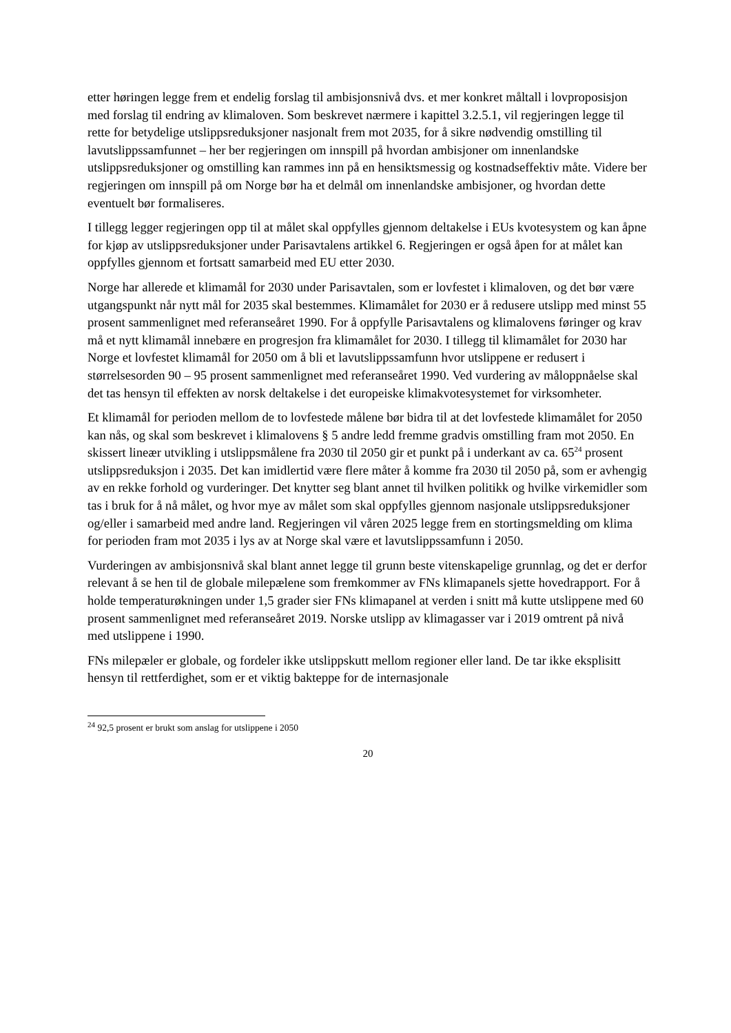etter høringen legge frem et endelig forslag til ambisjonsnivå dvs. et mer konkret måltall i lovproposisjon med forslag til endring av klimaloven. Som beskrevet nærmere i kapittel 3.2.5.1, vil regjeringen legge til rette for betydelige utslippsreduksjoner nasjonalt frem mot 2035, for å sikre nødvendig omstilling til lavutslippssamfunnet – her ber regjeringen om innspill på hvordan ambisjoner om innenlandske utslippsreduksjoner og omstilling kan rammes inn på en hensiktsmessig og kostnadseffektiv måte. Videre ber regjeringen om innspill på om Norge bør ha et delmål om innenlandske ambisjoner, og hvordan dette eventuelt bør formaliseres.
I tillegg legger regjeringen opp til at målet skal oppfylles gjennom deltakelse i EUs kvotesystem og kan åpne for kjøp av utslippsreduksjoner under Parisavtalens artikkel 6. Regjeringen er også åpen for at målet kan oppfylles gjennom et fortsatt samarbeid med EU etter 2030.
Norge har allerede et klimamål for 2030 under Parisavtalen, som er lovfestet i klimaloven, og det bør være utgangspunkt når nytt mål for 2035 skal bestemmes. Klimamålet for 2030 er å redusere utslipp med minst 55 prosent sammenlignet med referanseåret 1990. For å oppfylle Parisavtalens og klimalovens føringer og krav må et nytt klimamål innebære en progresjon fra klimamålet for 2030. I tillegg til klimamålet for 2030 har Norge et lovfestet klimamål for 2050 om å bli et lavutslippssamfunn hvor utslippene er redusert i størrelsesorden 90 – 95 prosent sammenlignet med referanseåret 1990. Ved vurdering av måloppnåelse skal det tas hensyn til effekten av norsk deltakelse i det europeiske klimakvotesystemet for virksomheter.
Et klimamål for perioden mellom de to lovfestede målene bør bidra til at det lovfestede klimamålet for 2050 kan nås, og skal som beskrevet i klimalovens § 5 andre ledd fremme gradvis omstilling fram mot 2050. En skissert lineær utvikling i utslippsmålene fra 2030 til 2050 gir et punkt på i underkant av ca. 65<sup>24</sup> prosent utslippsreduksjon i 2035. Det kan imidlertid være flere måter å komme fra 2030 til 2050 på, som er avhengig av en rekke forhold og vurderinger. Det knytter seg blant annet til hvilken politikk og hvilke virkemidler som tas i bruk for å nå målet, og hvor mye av målet som skal oppfylles gjennom nasjonale utslippsreduksjoner og/eller i samarbeid med andre land. Regjeringen vil våren 2025 legge frem en stortingsmelding om klima for perioden fram mot 2035 i lys av at Norge skal være et lavutslippssamfunn i 2050.
Vurderingen av ambisjonsnivå skal blant annet legge til grunn beste vitenskapelige grunnlag, og det er derfor relevant å se hen til de globale milepælene som fremkommer av FNs klimapanels sjette hovedrapport. For å holde temperaturøkningen under 1,5 grader sier FNs klimapanel at verden i snitt må kutte utslippene med 60 prosent sammenlignet med referanseåret 2019. Norske utslipp av klimagasser var i 2019 omtrent på nivå med utslippene i 1990.
FNs milepæler er globale, og fordeler ikke utslippskutt mellom regioner eller land. De tar ikke eksplisitt hensyn til rettferdighet, som er et viktig bakteppe for de internasjonale
<sup>24</sup> 92,5 prosent er brukt som anslag for utslippene i 2050
20